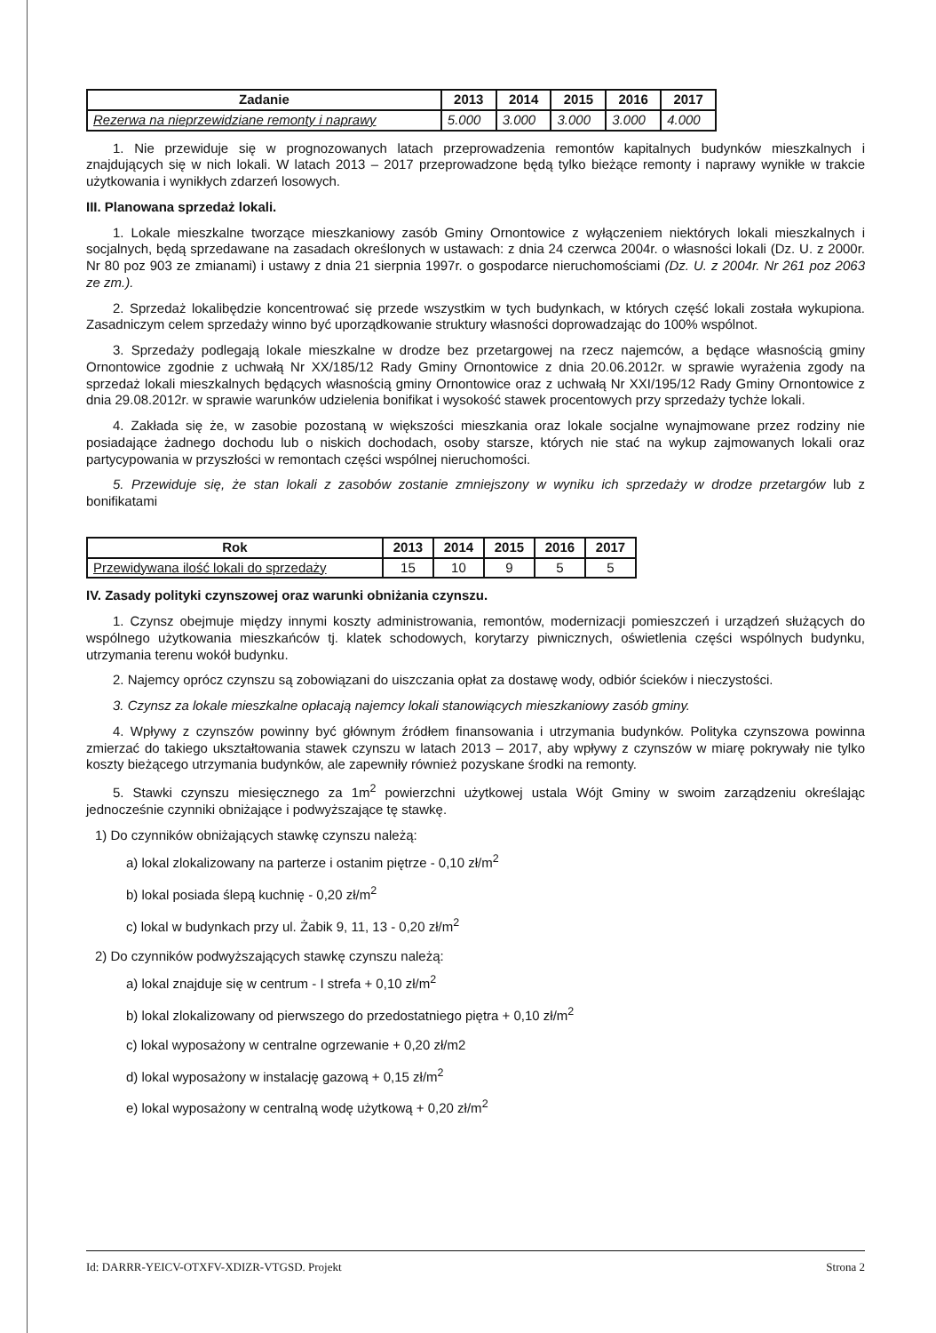| Zadanie | 2013 | 2014 | 2015 | 2016 | 2017 |
| --- | --- | --- | --- | --- | --- |
| Rezerwa na nieprzewidziane remonty i naprawy | 5.000 | 3.000 | 3.000 | 3.000 | 4.000 |
1. Nie przewiduje się w prognozowanych latach przeprowadzenia remontów kapitalnych budynków mieszkalnych i znajdujących się w nich lokali. W latach 2013 – 2017 przeprowadzone będą tylko bieżące remonty i naprawy wynikłe w trakcie użytkowania i wynikłych zdarzeń losowych.
III. Planowana sprzedaż lokali.
1. Lokale mieszkalne tworzące mieszkaniowy zasób Gminy Ornontowice z wyłączeniem niektórych lokali mieszkalnych i socjalnych, będą sprzedawane na zasadach określonych w ustawach: z dnia 24 czerwca 2004r. o własności lokali (Dz. U. z 2000r. Nr 80 poz 903 ze zmianami) i ustawy z dnia 21 sierpnia 1997r. o gospodarce nieruchomościami (Dz. U. z 2004r. Nr 261 poz 2063 ze zm.).
2. Sprzedaż lokalibędzie koncentrować się przede wszystkim w tych budynkach, w których część lokali została wykupiona. Zasadniczym celem sprzedaży winno być uporządkowanie struktury własności doprowadzając do 100% wspólnot.
3. Sprzedaży podlegają lokale mieszkalne w drodze bez przetargowej na rzecz najemców, a będące własnością gminy Ornontowice zgodnie z uchwałą Nr XX/185/12 Rady Gminy Ornontowice z dnia 20.06.2012r. w sprawie wyrażenia zgody na sprzedaż lokali mieszkalnych będących własnością gminy Ornontowice oraz z uchwałą Nr XXI/195/12 Rady Gminy Ornontowice z dnia 29.08.2012r. w sprawie warunków udzielenia bonifikat i wysokość stawek procentowych przy sprzedaży tychże lokali.
4. Zakłada się że, w zasobie pozostaną w większości mieszkania oraz lokale socjalne wynajmowane przez rodziny nie posiadające żadnego dochodu lub o niskich dochodach, osoby starsze, których nie stać na wykup zajmowanych lokali oraz partycypowania w przyszłości w remontach części wspólnej nieruchomości.
5. Przewiduje się, że stan lokali z zasobów zostanie zmniejszony w wyniku ich sprzedaży w drodze przetargów lub z bonifikatami
| Rok | 2013 | 2014 | 2015 | 2016 | 2017 |
| --- | --- | --- | --- | --- | --- |
| Przewidywana ilość lokali do sprzedaży | 15 | 10 | 9 | 5 | 5 |
IV. Zasady polityki czynszowej oraz warunki obniżania czynszu.
1. Czynsz obejmuje między innymi koszty administrowania, remontów, modernizacji pomieszczeń i urządzeń służących do wspólnego użytkowania mieszkańców tj. klatek schodowych, korytarzy piwnicznych, oświetlenia części wspólnych budynku, utrzymania terenu wokół budynku.
2. Najemcy oprócz czynszu są zobowiązani do uiszczania opłat za dostawę wody, odbiór ścieków i nieczystości.
3. Czynsz za lokale mieszkalne opłacają najemcy lokali stanowiących mieszkaniowy zasób gminy.
4. Wpływy z czynszów powinny być głównym źródłem finansowania i utrzymania budynków. Polityka czynszowa powinna zmierzać do takiego ukształtowania stawek czynszu w latach 2013 – 2017, aby wpływy z czynszów w miarę pokrywały nie tylko koszty bieżącego utrzymania budynków, ale zapewniły również pozyskane środki na remonty.
5. Stawki czynszu miesięcznego za 1m<sup>2</sup> powierzchni użytkowej ustala Wójt Gminy w swoim zarządzeniu określając jednocześnie czynniki obniżające i podwyższające tę stawkę.
1) Do czynników obniżających stawkę czynszu należą:
a) lokal zlokalizowany na parterze i ostanim piętrze - 0,10 zł/m<sup>2</sup>
b) lokal posiada ślepą kuchnię - 0,20 zł/m<sup>2</sup>
c) lokal w budynkach przy ul. Żabik 9, 11, 13 - 0,20 zł/m<sup>2</sup>
2) Do czynników podwyższających stawkę czynszu należą:
a) lokal znajduje się w centrum - I strefa + 0,10 zł/m<sup>2</sup>
b) lokal zlokalizowany od pierwszego do przedostatniego piętra + 0,10 zł/m<sup>2</sup>
c) lokal wyposażony w centralne ogrzewanie + 0,20 zł/m2
d) lokal wyposażony w instalację gazową + 0,15 zł/m<sup>2</sup>
e) lokal wyposażony w centralną wodę użytkową + 0,20 zł/m<sup>2</sup>
Id: DARRR-YEICV-OTXFV-XDIZR-VTGSD. Projekt Strona 2